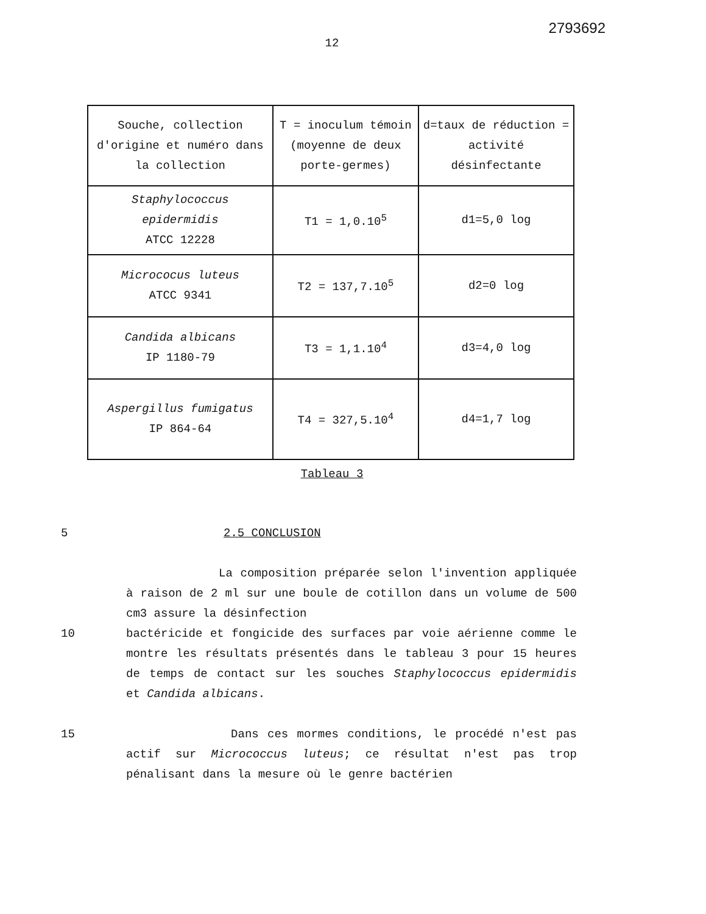2793692
12
| Souche, collection d'origine et numéro dans la collection | T = inoculum témoin (moyenne de deux porte-germes) | d=taux de réduction = activité désinfectante |
| Staphylococcus epidermidis ATCC 12228 | T1 = 1,0.10<sup>5</sup> | d1=5,0 log |
| Micrococus luteus ATCC 9341 | T2 = 137,7.10<sup>5</sup> | d2=0 log |
| Candida albicans IP 1180-79 | T3 = 1,1.10<sup>4</sup> | d3=4,0 log |
| Aspergillus fumigatus IP 864-64 | T4 = 327,5.10<sup>4</sup> | d4=1,7 log |
Tableau 3
5 2.5 CONCLUSION
La composition préparée selon l'invention appliquée à raison de 2 ml sur une boule de cotillon dans un volume de 500 cm3 assure la désinfection
10 bactéricide et fongicide des surfaces par voie aérienne comme le montre les résultats présentés dans le tableau 3 pour 15 heures de temps de contact sur les souches Staphylococcus epidermidis et Candida albicans.
15 Dans ces mormes conditions, le procédé n'est pas actif sur Micrococcus luteus; ce résultat n'est pas trop pénalisant dans la mesure où le genre bactérien